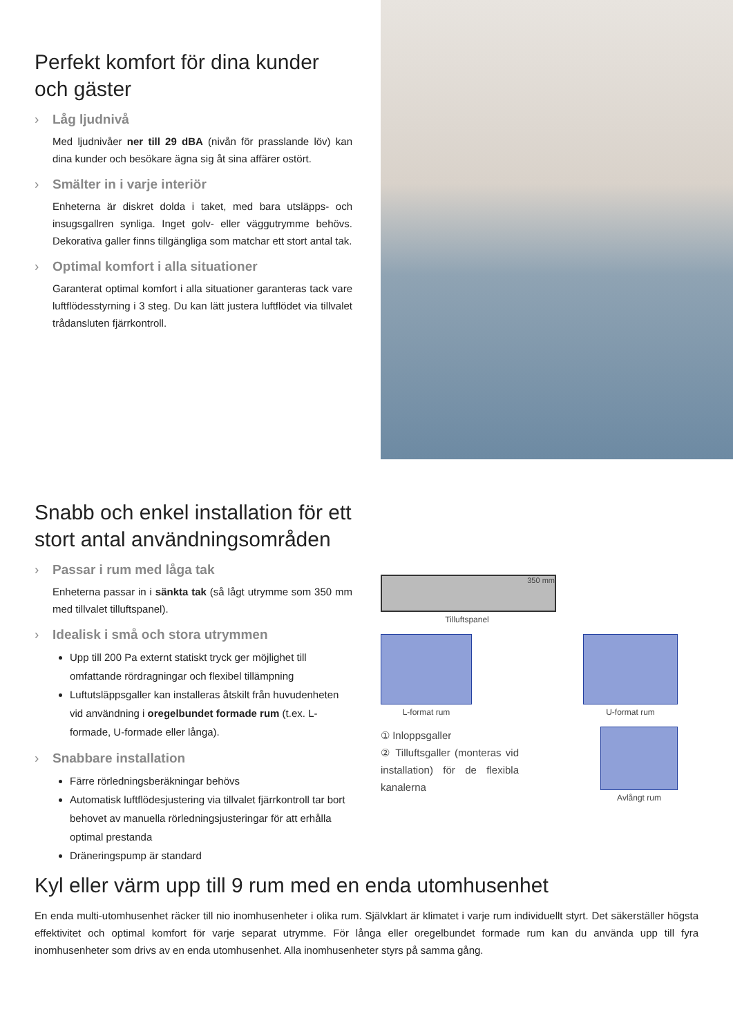Perfekt komfort för dina kunder och gäster
› Låg ljudnivå
Med ljudnivåer ner till 29 dBA (nivån för prasslande löv) kan dina kunder och besökare ägna sig åt sina affärer ostört.
› Smälter in i varje interiör
Enheterna är diskret dolda i taket, med bara utsläpps- och insugsgallren synliga. Inget golv- eller väggutrymme behövs. Dekorativa galler finns tillgängliga som matchar ett stort antal tak.
› Optimal komfort i alla situationer
Garanterat optimal komfort i alla situationer garanteras tack vare luftflödesstyrning i 3 steg. Du kan lätt justera luftflödet via tillvalet trådansluten fjärrkontroll.
Snabb och enkel installation för ett stort antal användningsområden
› Passar i rum med låga tak
Enheterna passar in i sänkta tak (så lågt utrymme som 350 mm med tillvalet tilluftspanel).
› Idealisk i små och stora utrymmen
Upp till 200 Pa externt statiskt tryck ger möjlighet till omfattande rördragningar och flexibel tillämpning
Luftutsläppsgaller kan installeras åtskilt från huvudenheten vid användning i oregelbundet formade rum (t.ex. L-formade, U-formade eller långa).
› Snabbare installation
Färre rörledningsberäkningar behövs
Automatisk luftflödesjustering via tillvalet fjärrkontroll tar bort behovet av manuella rörledningsjusteringar för att erhålla optimal prestanda
Dräneringspump är standard
350 mm
Tilluftspanel
L-format rum U-format rum
① Inloppsgaller
② Tilluftsgaller (monteras vid installation) för de flexibla kanalerna
Avlångt rum
Kyl eller värm upp till 9 rum med en enda utomhusenhet
En enda multi-utomhusenhet räcker till nio inomhusenheter i olika rum. Självklart är klimatet i varje rum individuellt styrt. Det säkerställer högsta effektivitet och optimal komfort för varje separat utrymme. För långa eller oregelbundet formade rum kan du använda upp till fyra inomhusenheter som drivs av en enda utomhusenhet. Alla inomhusenheter styrs på samma gång.